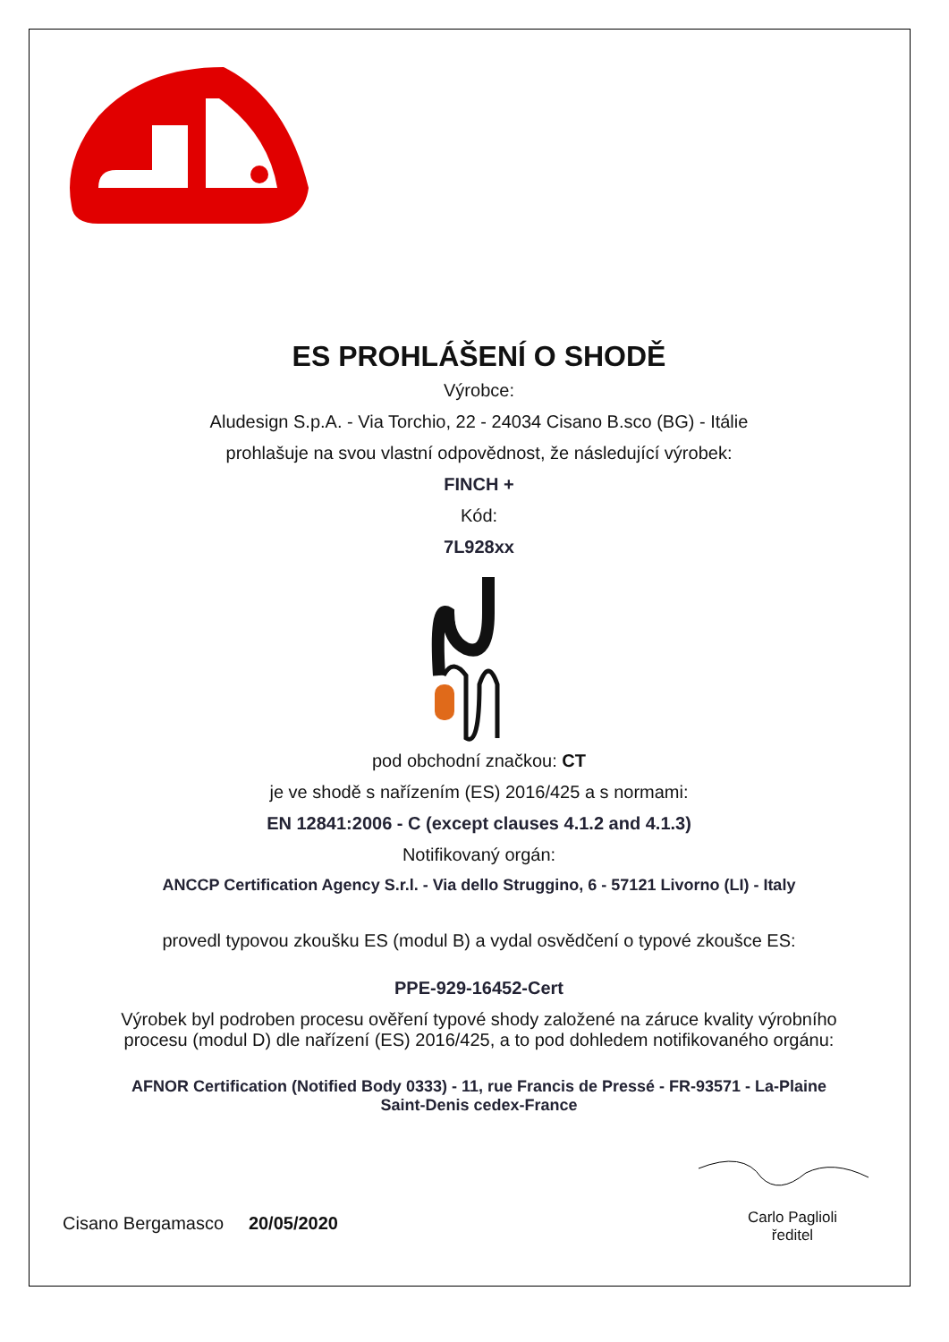ES PROHLÁŠENÍ O SHODĚ
Výrobce:
Aludesign S.p.A. - Via Torchio, 22 - 24034 Cisano B.sco (BG) - Itálie
prohlašuje na svou vlastní odpovědnost, že následující výrobek:
FINCH +
Kód:
7L928xx
pod obchodní značkou: CT
je ve shodě s nařízením (ES) 2016/425 a s normami:
EN 12841:2006 - C (except clauses 4.1.2 and 4.1.3)
Notifikovaný orgán:
ANCCP Certification Agency S.r.l. - Via dello Struggino, 6 - 57121 Livorno (LI) - Italy
provedl typovou zkoušku ES (modul B) a vydal osvědčení o typové zkoušce ES:
PPE-929-16452-Cert
Výrobek byl podroben procesu ověření typové shody založené na záruce kvality výrobního
procesu (modul D) dle nařízení (ES) 2016/425, a to pod dohledem notifikovaného orgánu:
AFNOR Certification (Notified Body 0333) - 11, rue Francis de Pressé - FR-93571 - La-Plaine
Saint-Denis cedex-France
Cisano Bergamasco 20/05/2020
Carlo Paglioli
ředitel